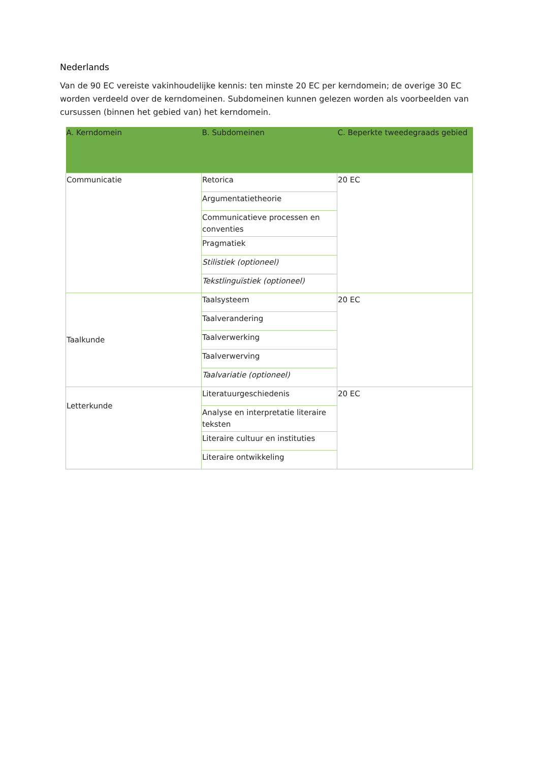Nederlands
Van de 90 EC vereiste vakinhoudelijke kennis: ten minste 20 EC per kerndomein; de overige 30 EC worden verdeeld over de kerndomeinen. Subdomeinen kunnen gelezen worden als voorbeelden van cursussen (binnen het gebied van) het kerndomein.
| A. Kerndomein | B. Subdomeinen | C. Beperkte tweedegraads gebied |
| --- | --- | --- |
| Communicatie | Retorica | 20 EC |
| | Argumentatietheorie | |
| | Communicatieve processen en conventies | |
| | Pragmatiek | |
| | Stilistiek (optioneel) | |
| | Tekstlinguïstiek (optioneel) | |
| Taalkunde | Taalsysteem | 20 EC |
| | Taalverandering | |
| | Taalverwerking | |
| | Taalverwerving | |
| | Taalvariatie (optioneel) | |
| Letterkunde | Literatuurgeschiedenis | 20 EC |
| | Analyse en interpretatie literaire teksten | |
| | Literaire cultuur en instituties | |
| | Literaire ontwikkeling | |